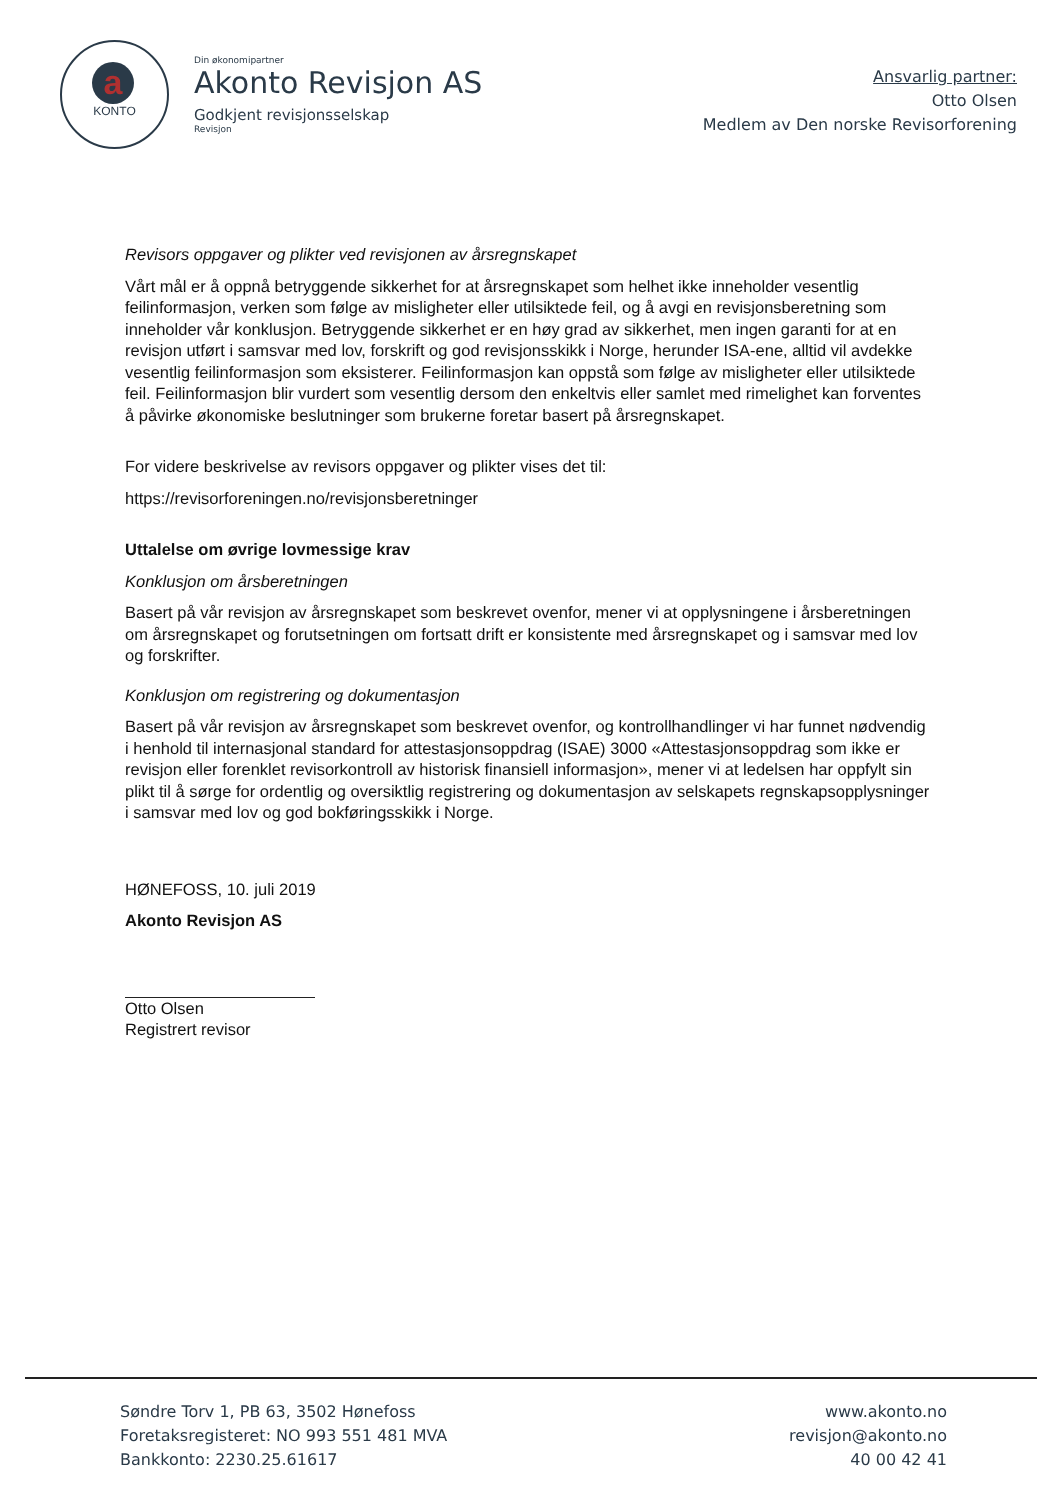a
KONTO
Din økonomipartner
Akonto Revisjon AS
Godkjent revisjonsselskap
Revisjon
Ansvarlig partner:
Otto Olsen
Medlem av Den norske Revisorforening
Revisors oppgaver og plikter ved revisjonen av årsregnskapet
Vårt mål er å oppnå betryggende sikkerhet for at årsregnskapet som helhet ikke inneholder vesentlig feilinformasjon, verken som følge av misligheter eller utilsiktede feil, og å avgi en revisjonsberetning som inneholder vår konklusjon. Betryggende sikkerhet er en høy grad av sikkerhet, men ingen garanti for at en revisjon utført i samsvar med lov, forskrift og god revisjonsskikk i Norge, herunder ISA-ene, alltid vil avdekke vesentlig feilinformasjon som eksisterer. Feilinformasjon kan oppstå som følge av misligheter eller utilsiktede feil. Feilinformasjon blir vurdert som vesentlig dersom den enkeltvis eller samlet med rimelighet kan forventes å påvirke økonomiske beslutninger som brukerne foretar basert på årsregnskapet.
For videre beskrivelse av revisors oppgaver og plikter vises det til:
https://revisorforeningen.no/revisjonsberetninger
Uttalelse om øvrige lovmessige krav
Konklusjon om årsberetningen
Basert på vår revisjon av årsregnskapet som beskrevet ovenfor, mener vi at opplysningene i årsberetningen om årsregnskapet og forutsetningen om fortsatt drift er konsistente med årsregnskapet og i samsvar med lov og forskrifter.
Konklusjon om registrering og dokumentasjon
Basert på vår revisjon av årsregnskapet som beskrevet ovenfor, og kontrollhandlinger vi har funnet nødvendig i henhold til internasjonal standard for attestasjonsoppdrag (ISAE) 3000 «Attestasjonsoppdrag som ikke er revisjon eller forenklet revisorkontroll av historisk finansiell informasjon», mener vi at ledelsen har oppfylt sin plikt til å sørge for ordentlig og oversiktlig registrering og dokumentasjon av selskapets regnskapsopplysninger i samsvar med lov og god bokføringsskikk i Norge.
HØNEFOSS, 10. juli 2019
Akonto Revisjon AS
Otto Olsen
Registrert revisor
Søndre Torv 1, PB 63, 3502 Hønefoss
Foretaksregisteret: NO 993 551 481 MVA
Bankkonto: 2230.25.61617
www.akonto.no
revisjon@akonto.no
40 00 42 41